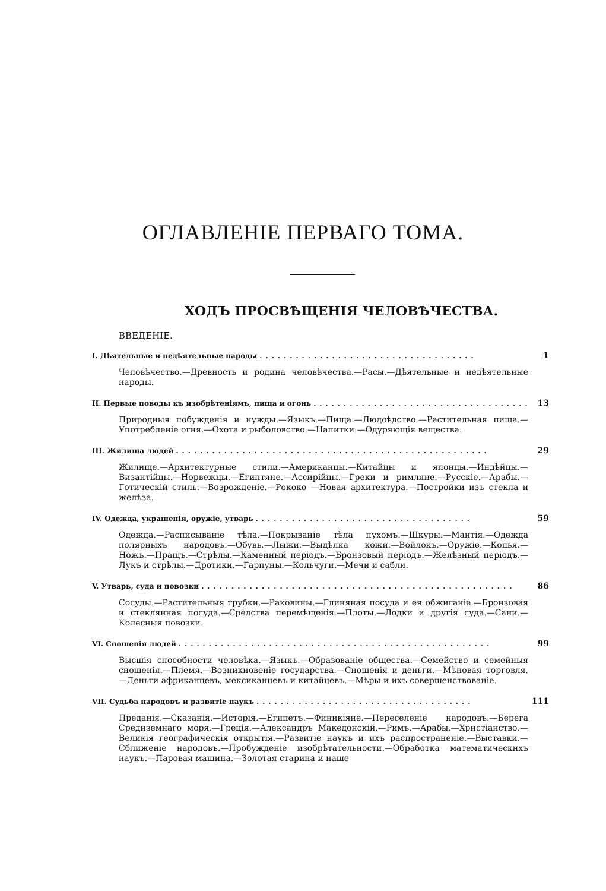ОГЛАВЛЕНІЕ ПЕРВАГО ТОМА.
ХОДЪ ПРОСВѢЩЕНІЯ ЧЕЛОВѢЧЕСТВА.
ВВЕДЕНІЕ.
I. Дѣятельные и недѣятельные народы.................................... 1
Человѣчество.—Древность и родина человѣчества.—Расы.—Дѣятельные и недѣятельные народы.
II. Первые поводы къ изобрѣтеніямъ, пища и огонь.................................... 13
Природныя побужденія и нужды.—Языкъ.—Пища.—Людоѣдство.—Растительная пища.—Употребленіе огня.—Охота и рыболовство.—Напитки.—Одуряющія вещества.
III. Жилища людей.................................................... 29
Жилище.—Архитектурные стили.—Американцы.—Китайцы и японцы.—Индѣйцы.—Византійцы.—Норвежцы.—Египтяне.—Ассирійцы.—Греки и римляне.—Русскіе.—Арабы.—Готическій стиль.—Возрожденіе.—Рококо —Новая архитектура.—Постройки изъ стекла и желѣза.
IV. Одежда, украшенія, оружіе, утварь.................................... 59
Одежда.—Расписываніе тѣла.—Покрываніе тѣла пухомъ.—Шкуры.—Мантія.—Одежда полярныхъ народовъ.—Обувь.—Лыжи.—Выдѣлка кожи.—Войлокъ.—Оружіе.—Копья.—Ножъ.—Пращъ.—Стрѣлы.—Каменный періодъ.—Бронзовый періодъ.—Желѣзный періодъ.—Лукъ и стрѣлы.—Дротики.—Гарпуны.—Кольчуги.—Мечи и сабли.
V. Утварь, суда и повозки.................................................... 86
Сосуды.—Растительныя трубки.—Раковины.—Глиняная посуда и ея обжиганіе.—Бронзовая и стеклянная посуда.—Средства перемѣщенія.—Плоты.—Лодки и другія суда.—Сани.—Колесныя повозки.
VI. Сношенія людей.................................................... 99
Высшія способности человѣка.—Языкъ.—Образованіе общества.—Семейство и семейныя сношенія.—Племя.—Возникновеніе государства.—Сношенія и деньги.—Мѣновая торговля.—Деньги африканцевъ, мексиканцевъ и китайцевъ.—Мѣры и ихъ совершенствованіе.
VII. Судьба народовъ и развитіе наукъ.................................... 111
Преданія.—Сказанія.—Исторія.—Египетъ.—Финикіяне.—Переселеніе народовъ.—Берега Средиземнаго моря.—Греція.—Александръ Македонскій.—Римъ.—Арабы.—Христіанство.—Великія географическія открытія.—Развитіе наукъ и ихъ распространеніе.—Выставки.—Сближеніе народовъ.—Пробужденіе изобрѣтательности.—Обработка математическихъ наукъ.—Паровая машина.—Золотая старина и наше